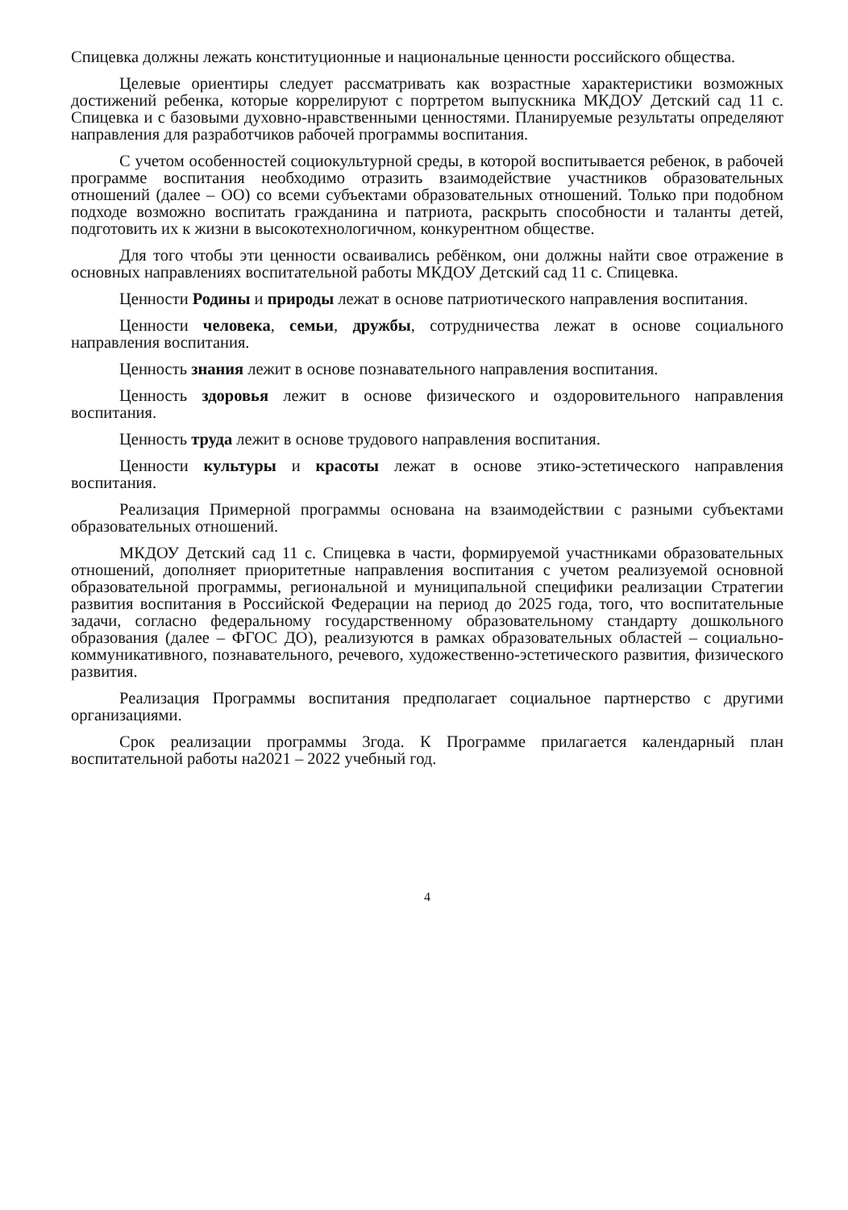Спицевка должны лежать конституционные и национальные ценности российского общества.
Целевые ориентиры следует рассматривать как возрастные характеристики возможных достижений ребенка, которые коррелируют с портретом выпускника МКДОУ Детский сад 11 с. Спицевка и с базовыми духовно-нравственными ценностями. Планируемые результаты определяют направления для разработчиков рабочей программы воспитания.
С учетом особенностей социокультурной среды, в которой воспитывается ребенок, в рабочей программе воспитания необходимо отразить взаимодействие участников образовательных отношений (далее – ОО) со всеми субъектами образовательных отношений. Только при подобном подходе возможно воспитать гражданина и патриота, раскрыть способности и таланты детей, подготовить их к жизни в высокотехнологичном, конкурентном обществе.
Для того чтобы эти ценности осваивались ребёнком, они должны найти свое отражение в основных направлениях воспитательной работы МКДОУ Детский сад 11 с. Спицевка.
Ценности Родины и природы лежат в основе патриотического направления воспитания.
Ценности человека, семьи, дружбы, сотрудничества лежат в основе социального направления воспитания.
Ценность знания лежит в основе познавательного направления воспитания.
Ценность здоровья лежит в основе физического и оздоровительного направления воспитания.
Ценность труда лежит в основе трудового направления воспитания.
Ценности культуры и красоты лежат в основе этико-эстетического направления воспитания.
Реализация Примерной программы основана на взаимодействии с разными субъектами образовательных отношений.
МКДОУ Детский сад 11 с. Спицевка в части, формируемой участниками образовательных отношений, дополняет приоритетные направления воспитания с учетом реализуемой основной образовательной программы, региональной и муниципальной специфики реализации Стратегии развития воспитания в Российской Федерации на период до 2025 года, того, что воспитательные задачи, согласно федеральному государственному образовательному стандарту дошкольного образования (далее – ФГОС ДО), реализуются в рамках образовательных областей – социально- коммуникативного, познавательного, речевого, художественно-эстетического развития, физического развития.
Реализация Программы воспитания предполагает социальное партнерство с другими организациями.
Срок реализации программы 3года. К Программе прилагается календарный план воспитательной работы на2021 – 2022 учебный год.
4